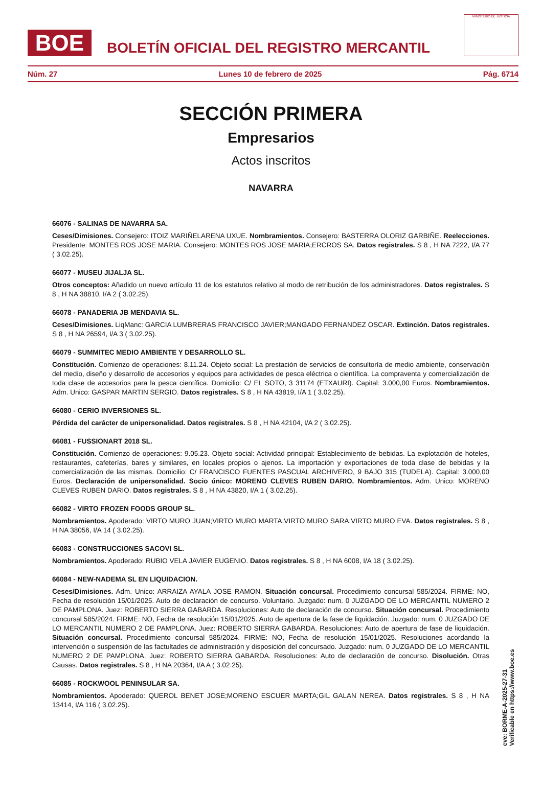BOE
BOLETÍN OFICIAL DEL REGISTRO MERCANTIL
MINISTERIO DE JUSTICIA
Núm. 27 Lunes 10 de febrero de 2025 Pág. 6714
SECCIÓN PRIMERA
Empresarios
Actos inscritos
NAVARRA
66076 - SALINAS DE NAVARRA SA.
Ceses/Dimisiones. Consejero: ITOIZ MARIÑELARENA UXUE. Nombramientos. Consejero: BASTERRA OLORIZ GARBIÑE. Reelecciones. Presidente: MONTES ROS JOSE MARIA. Consejero: MONTES ROS JOSE MARIA;ERCROS SA. Datos registrales. S 8 , H NA 7222, I/A 77 ( 3.02.25).
66077 - MUSEU JIJALJA SL.
Otros conceptos: Añadido un nuevo artículo 11 de los estatutos relativo al modo de retribución de los administradores. Datos registrales. S 8 , H NA 38810, I/A 2 ( 3.02.25).
66078 - PANADERIA JB MENDAVIA SL.
Ceses/Dimisiones. LiqManc: GARCIA LUMBRERAS FRANCISCO JAVIER;MANGADO FERNANDEZ OSCAR. Extinción. Datos registrales. S 8 , H NA 26594, I/A 3 ( 3.02.25).
66079 - SUMMITEC MEDIO AMBIENTE Y DESARROLLO SL.
Constitución. Comienzo de operaciones: 8.11.24. Objeto social: La prestación de servicios de consultoría de medio ambiente, conservación del medio, diseño y desarrollo de accesorios y equipos para actividades de pesca eléctrica o científica. La compraventa y comercialización de toda clase de accesorios para la pesca científica. Domicilio: C/ EL SOTO, 3 31174 (ETXAURI). Capital: 3.000,00 Euros. Nombramientos. Adm. Unico: GASPAR MARTIN SERGIO. Datos registrales. S 8 , H NA 43819, I/A 1 ( 3.02.25).
66080 - CERIO INVERSIONES SL.
Pérdida del carácter de unipersonalidad. Datos registrales. S 8 , H NA 42104, I/A 2 ( 3.02.25).
66081 - FUSSIONART 2018 SL.
Constitución. Comienzo de operaciones: 9.05.23. Objeto social: Actividad principal: Establecimiento de bebidas. La explotación de hoteles, restaurantes, cafeterías, bares y similares, en locales propios o ajenos. La importación y exportaciones de toda clase de bebidas y la comercialización de las mismas. Domicilio: C/ FRANCISCO FUENTES PASCUAL ARCHIVERO, 9 BAJO 315 (TUDELA). Capital: 3.000,00 Euros. Declaración de unipersonalidad. Socio único: MORENO CLEVES RUBEN DARIO. Nombramientos. Adm. Unico: MORENO CLEVES RUBEN DARIO. Datos registrales. S 8 , H NA 43820, I/A 1 ( 3.02.25).
66082 - VIRTO FROZEN FOODS GROUP SL.
Nombramientos. Apoderado: VIRTO MURO JUAN;VIRTO MURO MARTA;VIRTO MURO SARA;VIRTO MURO EVA. Datos registrales. S 8 , H NA 38056, I/A 14 ( 3.02.25).
66083 - CONSTRUCCIONES SACOVI SL.
Nombramientos. Apoderado: RUBIO VELA JAVIER EUGENIO. Datos registrales. S 8 , H NA 6008, I/A 18 ( 3.02.25).
66084 - NEW-NADEMA SL EN LIQUIDACION.
Ceses/Dimisiones. Adm. Unico: ARRAIZA AYALA JOSE RAMON. Situación concursal. Procedimiento concursal 585/2024. FIRME: NO, Fecha de resolución 15/01/2025. Auto de declaración de concurso. Voluntario. Juzgado: num. 0 JUZGADO DE LO MERCANTIL NUMERO 2 DE PAMPLONA. Juez: ROBERTO SIERRA GABARDA. Resoluciones: Auto de declaración de concurso. Situación concursal. Procedimiento concursal 585/2024. FIRME: NO, Fecha de resolución 15/01/2025. Auto de apertura de la fase de liquidación. Juzgado: num. 0 JUZGADO DE LO MERCANTIL NUMERO 2 DE PAMPLONA. Juez: ROBERTO SIERRA GABARDA. Resoluciones: Auto de apertura de fase de liquidación. Situación concursal. Procedimiento concursal 585/2024. FIRME: NO, Fecha de resolución 15/01/2025. Resoluciones acordando la intervención o suspensión de las factultades de administración y disposición del concursado. Juzgado: num. 0 JUZGADO DE LO MERCANTIL NUMERO 2 DE PAMPLONA. Juez: ROBERTO SIERRA GABARDA. Resoluciones: Auto de declaración de concurso. Disolución. Otras Causas. Datos registrales. S 8 , H NA 20364, I/A A ( 3.02.25).
66085 - ROCKWOOL PENINSULAR SA.
Nombramientos. Apoderado: QUEROL BENET JOSE;MORENO ESCUER MARTA;GIL GALAN NEREA. Datos registrales. S 8 , H NA 13414, I/A 116 ( 3.02.25).
cve: BORME-A-2025-27-31
Verificable en https://www.boe.es